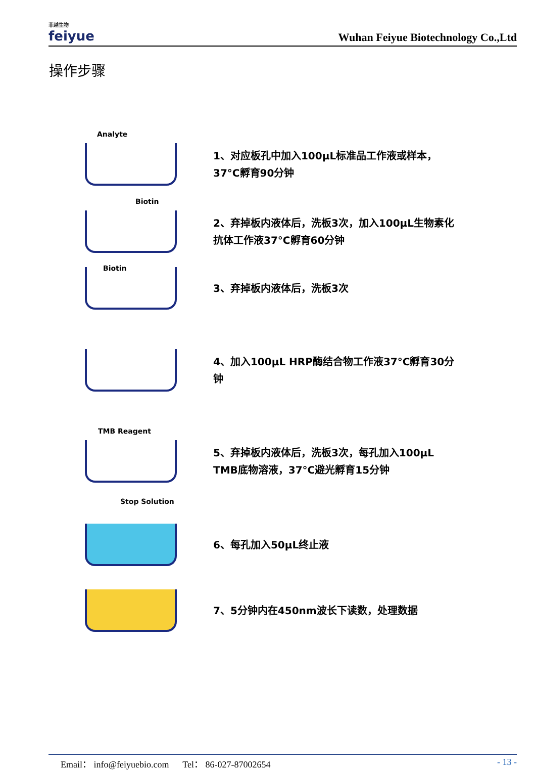菲越生物
feiyue
Wuhan Feiyue Biotechnology Co.,Ltd
操作步骤
Analyte
1、对应板孔中加入100μL标准品工作液或样本，
37°C孵育90分钟
Biotin
2、弃掉板内液体后，洗板3次，加入100μL生物素化
抗体工作液37°C孵育60分钟
Biotin
3、弃掉板内液体后，洗板3次
4、加入100μL HRP酶结合物工作液37°C孵育30分
钟
TMB Reagent
5、弃掉板内液体后，洗板3次，每孔加入100μL
TMB底物溶液，37°C避光孵育15分钟
Stop Solution
6、每孔加入50μL终止液
7、5分钟内在450nm波长下读数，处理数据
Email： info@feiyuebio.com Tel： 86-027-87002654
- 13 -